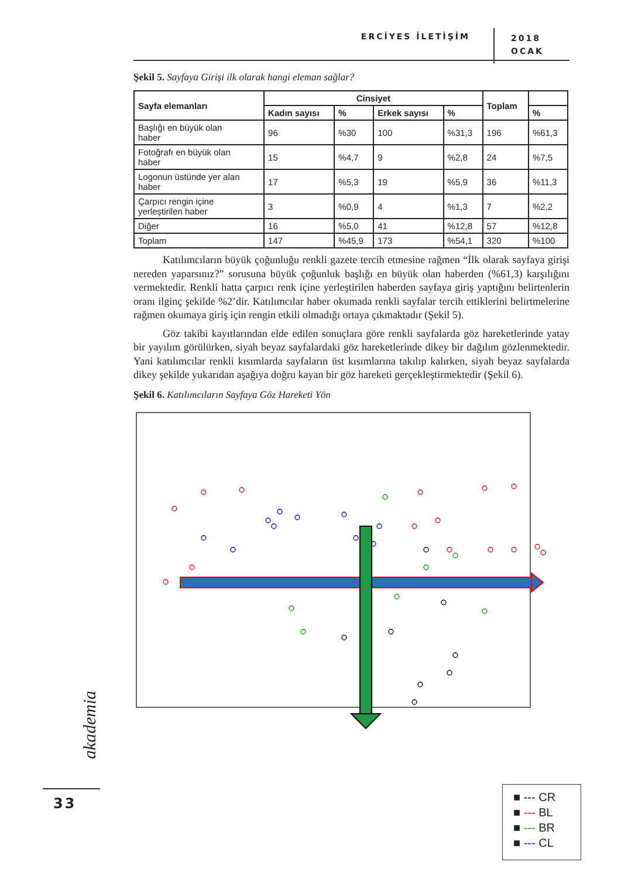ERCİYES İLETİŞİM
2018
OCAK
Şekil 5. Sayfaya Girişi ilk olarak hangi eleman sağlar?
| Sayfa elemanları | Cinsiyet | | | | Toplam | |
| --- | --- | --- | --- | --- | --- | --- |
| | Kadın sayısı | % | Erkek sayısı | % | | % |
| Başlığı en büyük olan haber | 96 | %30 | 100 | %31,3 | 196 | %61,3 |
| Fotoğrafı en büyük olan haber | 15 | %4,7 | 9 | %2,8 | 24 | %7,5 |
| Logonun üstünde yer alan haber | 17 | %5,3 | 19 | %5,9 | 36 | %11,3 |
| Çarpıcı rengin içine yerleştirilen haber | 3 | %0,9 | 4 | %1,3 | 7 | %2,2 |
| Diğer | 16 | %5,0 | 41 | %12,8 | 57 | %12,8 |
| Toplam | 147 | %45,9 | 173 | %54,1 | 320 | %100 |
Katılımcıların büyük çoğunluğu renkli gazete tercih etmesine rağmen “İlk olarak sayfaya girişi nereden yaparsınız?” sorusuna büyük çoğunluk başlığı en büyük olan haberden (%61,3) karşılığını vermektedir. Renkli hatta çarpıcı renk içine yerleştirilen haberden sayfaya giriş yaptığını belirtenlerin oranı ilginç şekilde %2’dir. Katılımcılar haber okumada renkli sayfalar tercih ettiklerini belirtmelerine rağmen okumaya giriş için rengin etkili olmadığı ortaya çıkmaktadır (Şekil 5).
Göz takibi kayıtlarından elde edilen sonuçlara göre renkli sayfalarda göz hareketlerinde yatay bir yayılım görülürken, siyah beyaz sayfalardaki göz hareketlerinde dikey bir dağılım gözlenmektedir. Yani katılımcılar renkli kısımlarda sayfaların üst kısımlarına takılıp kalırken, siyah beyaz sayfalarda dikey şekilde yukarıdan aşağıya doğru kayan bir göz hareketi gerçekleştirmektedir (Şekil 6).
Şekil 6. Katılımcıların Sayfaya Göz Hareketi Yön
■ --- CR
■ --- BL
■ --- BR
■ --- CL
akademia
33